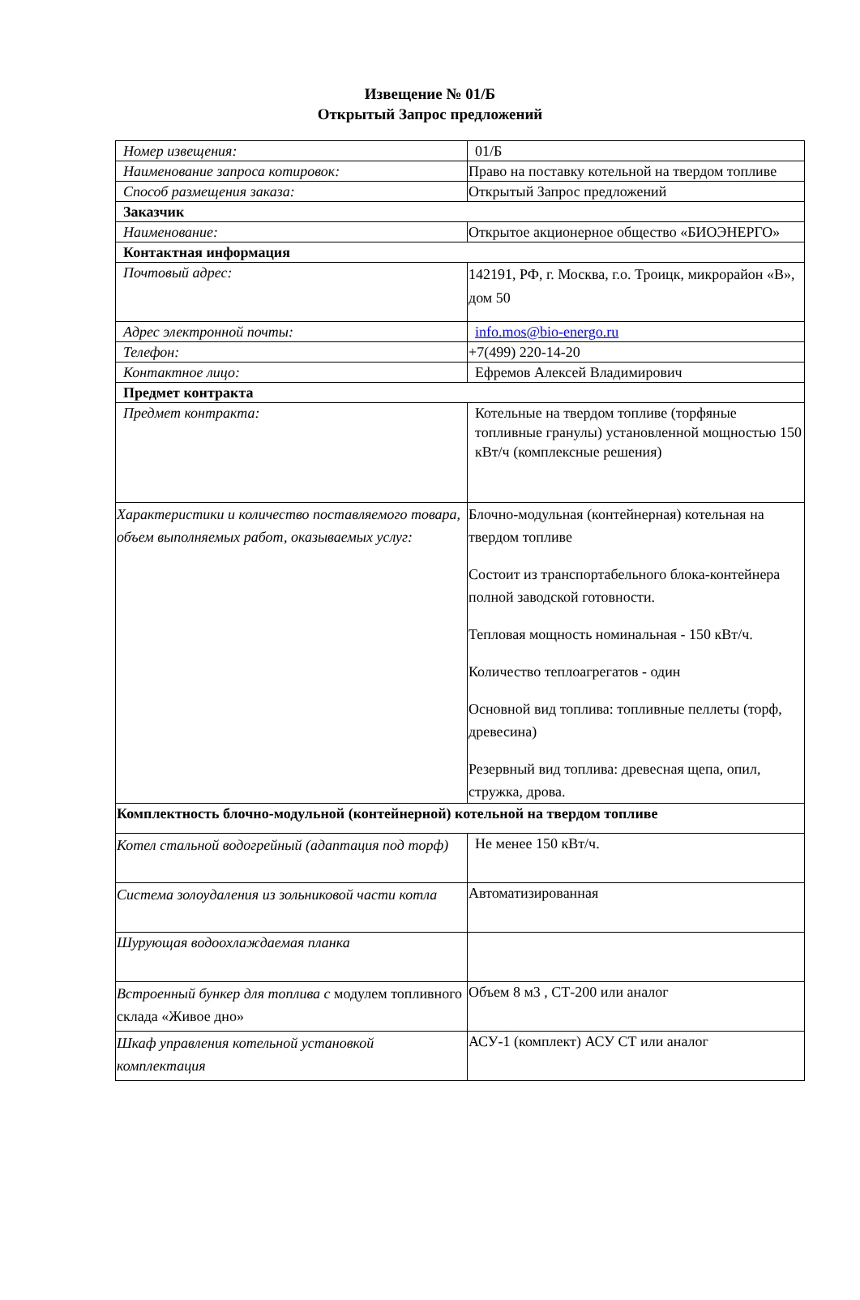Извещение № 01/Б
Открытый Запрос предложений
| Номер извещения: | 01/Б |
| Наименование запроса котировок: | Право на поставку котельной на твердом топливе |
| Способ размещения заказа: | Открытый Запрос предложений |
| Заказчик | |
| Наименование: | Открытое акционерное общество «БИОЭНЕРГО» |
| Контактная информация | |
| Почтовый адрес: | 142191, РФ, г. Москва, г.о. Троицк, микрорайон «В», дом 50 |
| Адрес электронной почты: | info.mos@bio-energo.ru |
| Телефон: | +7(499) 220-14-20 |
| Контактное лицо: | Ефремов Алексей Владимирович |
| Предмет контракта | |
| Предмет контракта: | Котельные на твердом топливе (торфяные топливные гранулы) установленной мощностью 150 кВт/ч (комплексные решения) |
| Характеристики и количество поставляемого товара, объем выполняемых работ, оказываемых услуг: | Блочно-модульная (контейнерная) котельная на твердом топливе Состоит из транспортабельного блока-контейнера полной заводской готовности. Тепловая мощность номинальная - 150 кВт/ч. Количество теплоагрегатов - один Основной вид топлива: топливные пеллеты (торф, древесина) Резервный вид топлива: древесная щепа, опил, стружка, дрова. |
| Комплектность блочно-модульной (контейнерной) котельной на твердом топливе | |
| Котел стальной водогрейный (адаптация под торф) | Не менее 150 кВт/ч. |
| Система золоудаления из зольниковой части котла | Автоматизированная |
| Шурующая водоохлаждаемая планка | |
| Встроенный бункер для топлива с модулем топливного склада «Живое дно» | Объем 8 м3 , СТ-200 или аналог |
| Шкаф управления котельной установкой комплектация | АСУ-1 (комплект) АСУ СТ или аналог |